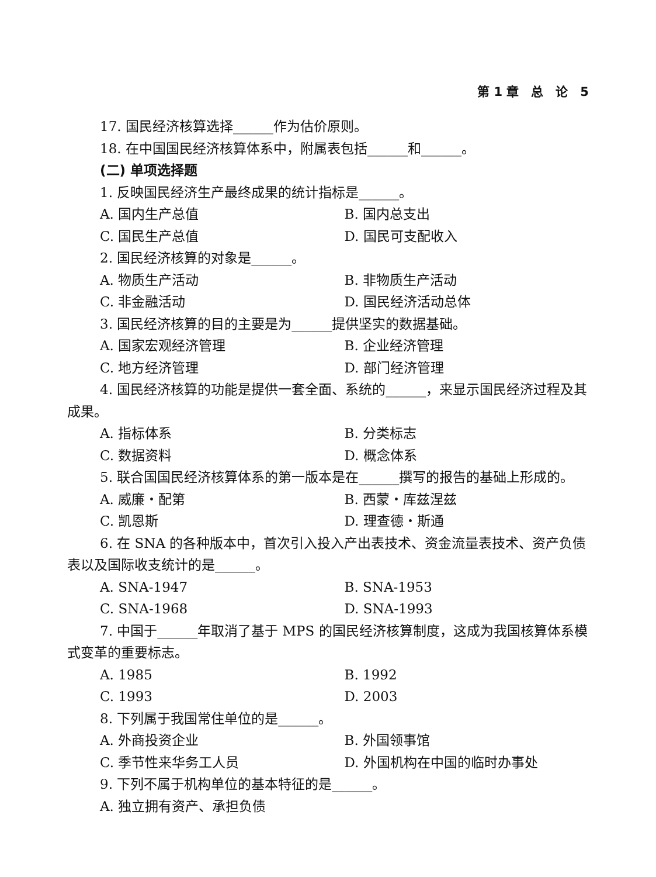第 1 章　总　论　5
17. 国民经济核算选择______作为估价原则。
18. 在中国国民经济核算体系中，附属表包括______和______。
(二) 单项选择题
1. 反映国民经济生产最终成果的统计指标是______。
A. 国内生产总值 B. 国内总支出
C. 国民生产总值 D. 国民可支配收入
2. 国民经济核算的对象是______。
A. 物质生产活动 B. 非物质生产活动
C. 非金融活动 D. 国民经济活动总体
3. 国民经济核算的目的主要是为______提供坚实的数据基础。
A. 国家宏观经济管理 B. 企业经济管理
C. 地方经济管理 D. 部门经济管理
4. 国民经济核算的功能是提供一套全面、系统的______，来显示国民经济过程及其成果。
A. 指标体系 B. 分类标志
C. 数据资料 D. 概念体系
5. 联合国国民经济核算体系的第一版本是在______撰写的报告的基础上形成的。
A. 威廉・配第 B. 西蒙・库兹涅兹
C. 凯恩斯 D. 理查德・斯通
6. 在 SNA 的各种版本中，首次引入投入产出表技术、资金流量表技术、资产负债表以及国际收支统计的是______。
A. SNA-1947 B. SNA-1953
C. SNA-1968 D. SNA-1993
7. 中国于______年取消了基于 MPS 的国民经济核算制度，这成为我国核算体系模式变革的重要标志。
A. 1985 B. 1992
C. 1993 D. 2003
8. 下列属于我国常住单位的是______。
A. 外商投资企业 B. 外国领事馆
C. 季节性来华务工人员 D. 外国机构在中国的临时办事处
9. 下列不属于机构单位的基本特征的是______。
A. 独立拥有资产、承担负债